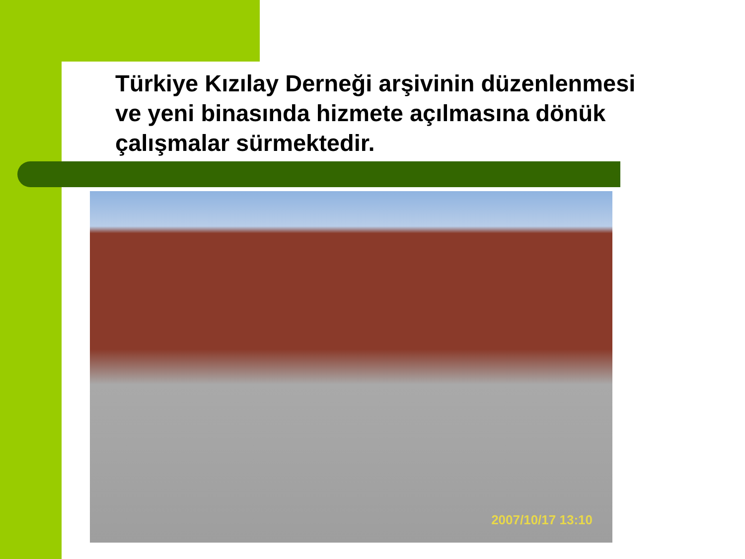Türkiye Kızılay Derneği arşivinin düzenlenmesi ve yeni binasında hizmete açılmasına dönük çalışmalar sürmektedir.
2007/10/17 13:10